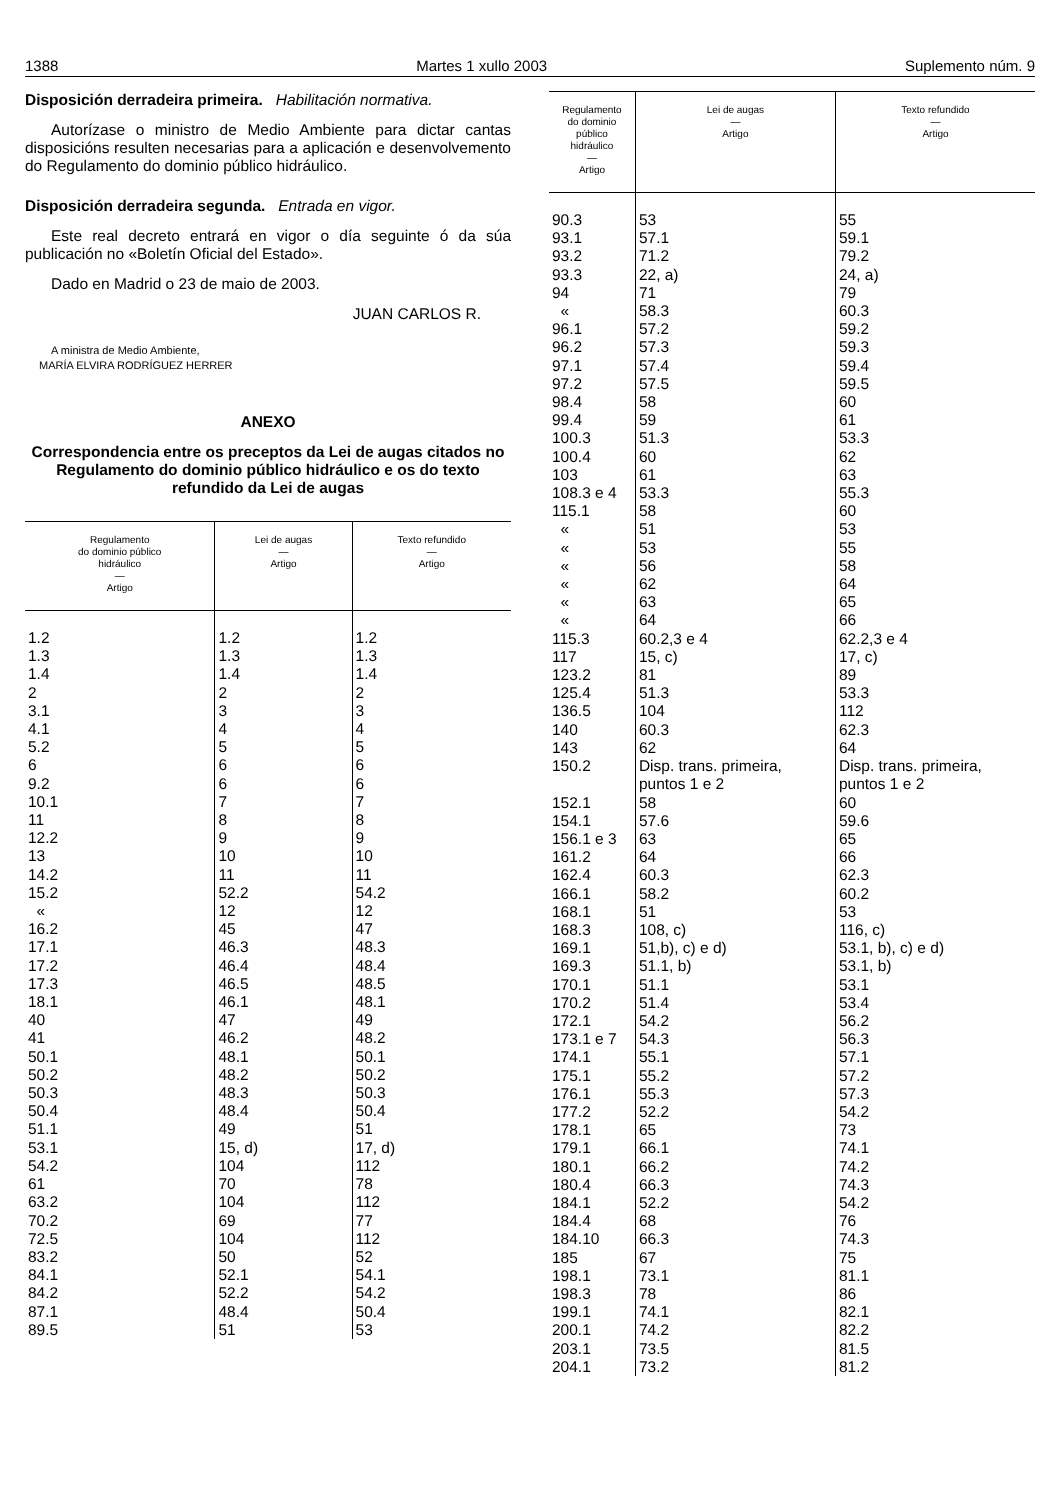1388 Martes 1 xullo 2003 Suplemento núm. 9
Disposición derradeira primeira. Habilitación normativa.
Autorízase o ministro de Medio Ambiente para dictar cantas disposicións resulten necesarias para a aplicación e desenvolvemento do Regulamento do dominio público hidráulico.
Disposición derradeira segunda. Entrada en vigor.
Este real decreto entrará en vigor o día seguinte ó da súa publicación no «Boletín Oficial del Estado».
Dado en Madrid o 23 de maio de 2003.
JUAN CARLOS R.
A ministra de Medio Ambiente,
MARÍA ELVIRA RODRÍGUEZ HERRER
ANEXO
Correspondencia entre os preceptos da Lei de augas citados no Regulamento do dominio público hidráulico e os do texto refundido da Lei de augas
| Regulamento do dominio público hidráulico — Artigo | Lei de augas — Artigo | Texto refundido — Artigo |
| --- | --- | --- |
| 1.2 | 1.2 | 1.2 |
| 1.3 | 1.3 | 1.3 |
| 1.4 | 1.4 | 1.4 |
| 2 | 2 | 2 |
| 3.1 | 3 | 3 |
| 4.1 | 4 | 4 |
| 5.2 | 5 | 5 |
| 6 | 6 | 6 |
| 9.2 | 6 | 6 |
| 10.1 | 7 | 7 |
| 11 | 8 | 8 |
| 12.2 | 9 | 9 |
| 13 | 10 | 10 |
| 14.2 | 11 | 11 |
| 15.2 | 52.2 | 54.2 |
| « | 12 | 12 |
| 16.2 | 45 | 47 |
| 17.1 | 46.3 | 48.3 |
| 17.2 | 46.4 | 48.4 |
| 17.3 | 46.5 | 48.5 |
| 18.1 | 46.1 | 48.1 |
| 40 | 47 | 49 |
| 41 | 46.2 | 48.2 |
| 50.1 | 48.1 | 50.1 |
| 50.2 | 48.2 | 50.2 |
| 50.3 | 48.3 | 50.3 |
| 50.4 | 48.4 | 50.4 |
| 51.1 | 49 | 51 |
| 53.1 | 15, d) | 17, d) |
| 54.2 | 104 | 112 |
| 61 | 70 | 78 |
| 63.2 | 104 | 112 |
| 70.2 | 69 | 77 |
| 72.5 | 104 | 112 |
| 83.2 | 50 | 52 |
| 84.1 | 52.1 | 54.1 |
| 84.2 | 52.2 | 54.2 |
| 87.1 | 48.4 | 50.4 |
| 89.5 | 51 | 53 |
| Regulamento do dominio público hidráulico — Artigo | Lei de augas — Artigo | Texto refundido — Artigo |
| --- | --- | --- |
| 90.3 | 53 | 55 |
| 93.1 | 57.1 | 59.1 |
| 93.2 | 71.2 | 79.2 |
| 93.3 | 22, a) | 24, a) |
| 94 | 71 | 79 |
| « | 58.3 | 60.3 |
| 96.1 | 57.2 | 59.2 |
| 96.2 | 57.3 | 59.3 |
| 97.1 | 57.4 | 59.4 |
| 97.2 | 57.5 | 59.5 |
| 98.4 | 58 | 60 |
| 99.4 | 59 | 61 |
| 100.3 | 51.3 | 53.3 |
| 100.4 | 60 | 62 |
| 103 | 61 | 63 |
| 108.3 e 4 | 53.3 | 55.3 |
| 115.1 | 58 | 60 |
| « | 51 | 53 |
| « | 53 | 55 |
| « | 56 | 58 |
| « | 62 | 64 |
| « | 63 | 65 |
| « | 64 | 66 |
| 115.3 | 60.2,3 e 4 | 62.2,3 e 4 |
| 117 | 15, c) | 17, c) |
| 123.2 | 81 | 89 |
| 125.4 | 51.3 | 53.3 |
| 136.5 | 104 | 112 |
| 140 | 60.3 | 62.3 |
| 143 | 62 | 64 |
| 150.2 | Disp. trans. primeira, puntos 1 e 2 | Disp. trans. primeira, puntos 1 e 2 |
| 152.1 | 58 | 60 |
| 154.1 | 57.6 | 59.6 |
| 156.1 e 3 | 63 | 65 |
| 161.2 | 64 | 66 |
| 162.4 | 60.3 | 62.3 |
| 166.1 | 58.2 | 60.2 |
| 168.1 | 51 | 53 |
| 168.3 | 108, c) | 116, c) |
| 169.1 | 51,b), c) e d) | 53.1, b), c) e d) |
| 169.3 | 51.1, b) | 53.1, b) |
| 170.1 | 51.1 | 53.1 |
| 170.2 | 51.4 | 53.4 |
| 172.1 | 54.2 | 56.2 |
| 173.1 e 7 | 54.3 | 56.3 |
| 174.1 | 55.1 | 57.1 |
| 175.1 | 55.2 | 57.2 |
| 176.1 | 55.3 | 57.3 |
| 177.2 | 52.2 | 54.2 |
| 178.1 | 65 | 73 |
| 179.1 | 66.1 | 74.1 |
| 180.1 | 66.2 | 74.2 |
| 180.4 | 66.3 | 74.3 |
| 184.1 | 52.2 | 54.2 |
| 184.4 | 68 | 76 |
| 184.10 | 66.3 | 74.3 |
| 185 | 67 | 75 |
| 198.1 | 73.1 | 81.1 |
| 198.3 | 78 | 86 |
| 199.1 | 74.1 | 82.1 |
| 200.1 | 74.2 | 82.2 |
| 203.1 | 73.5 | 81.5 |
| 204.1 | 73.2 | 81.2 |